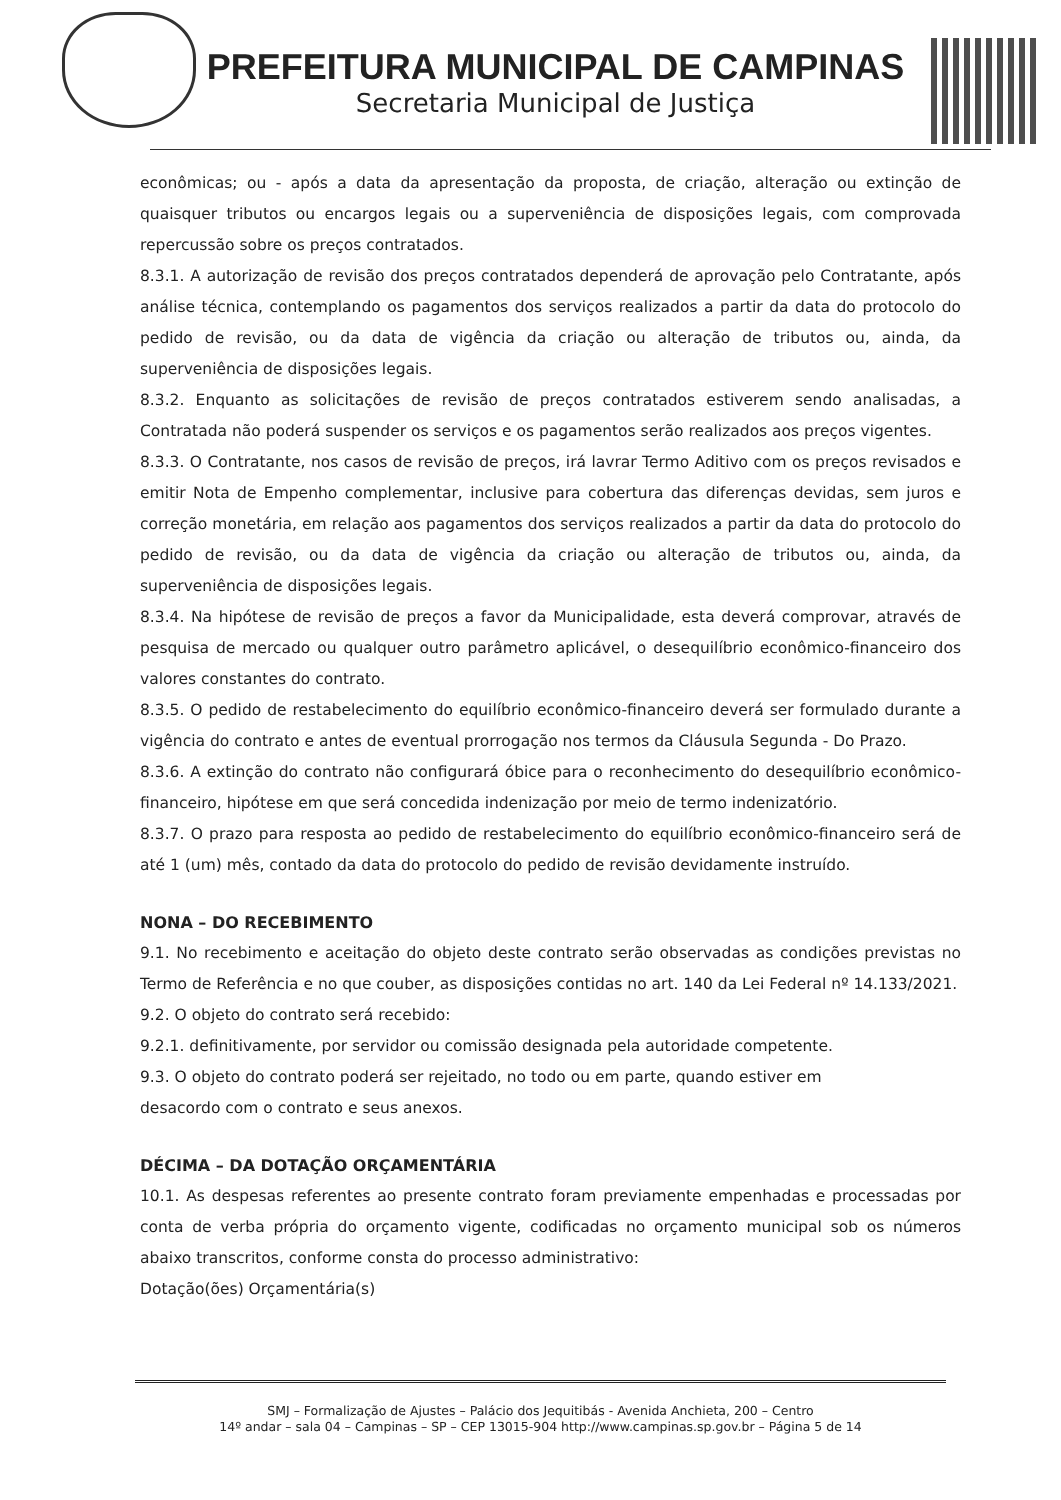PREFEITURA MUNICIPAL DE CAMPINAS
Secretaria Municipal de Justiça
econômicas; ou - após a data da apresentação da proposta, de criação, alteração ou extinção de quaisquer tributos ou encargos legais ou a superveniência de disposições legais, com comprovada repercussão sobre os preços contratados.
8.3.1. A autorização de revisão dos preços contratados dependerá de aprovação pelo Contratante, após análise técnica, contemplando os pagamentos dos serviços realizados a partir da data do protocolo do pedido de revisão, ou da data de vigência da criação ou alteração de tributos ou, ainda, da superveniência de disposições legais.
8.3.2. Enquanto as solicitações de revisão de preços contratados estiverem sendo analisadas, a Contratada não poderá suspender os serviços e os pagamentos serão realizados aos preços vigentes.
8.3.3. O Contratante, nos casos de revisão de preços, irá lavrar Termo Aditivo com os preços revisados e emitir Nota de Empenho complementar, inclusive para cobertura das diferenças devidas, sem juros e correção monetária, em relação aos pagamentos dos serviços realizados a partir da data do protocolo do pedido de revisão, ou da data de vigência da criação ou alteração de tributos ou, ainda, da superveniência de disposições legais.
8.3.4. Na hipótese de revisão de preços a favor da Municipalidade, esta deverá comprovar, através de pesquisa de mercado ou qualquer outro parâmetro aplicável, o desequilíbrio econômico-financeiro dos valores constantes do contrato.
8.3.5. O pedido de restabelecimento do equilíbrio econômico-financeiro deverá ser formulado durante a vigência do contrato e antes de eventual prorrogação nos termos da Cláusula Segunda - Do Prazo.
8.3.6. A extinção do contrato não configurará óbice para o reconhecimento do desequilíbrio econômico-financeiro, hipótese em que será concedida indenização por meio de termo indenizatório.
8.3.7. O prazo para resposta ao pedido de restabelecimento do equilíbrio econômico-financeiro será de até 1 (um) mês, contado da data do protocolo do pedido de revisão devidamente instruído.
NONA – DO RECEBIMENTO
9.1. No recebimento e aceitação do objeto deste contrato serão observadas as condições previstas no Termo de Referência e no que couber, as disposições contidas no art. 140 da Lei Federal nº 14.133/2021.
9.2. O objeto do contrato será recebido:
9.2.1. definitivamente, por servidor ou comissão designada pela autoridade competente.
9.3. O objeto do contrato poderá ser rejeitado, no todo ou em parte, quando estiver em
desacordo com o contrato e seus anexos.
DÉCIMA – DA DOTAÇÃO ORÇAMENTÁRIA
10.1. As despesas referentes ao presente contrato foram previamente empenhadas e processadas por conta de verba própria do orçamento vigente, codificadas no orçamento municipal sob os números abaixo transcritos, conforme consta do processo administrativo:
Dotação(ões) Orçamentária(s)
SMJ – Formalização de Ajustes – Palácio dos Jequitibás - Avenida Anchieta, 200 – Centro
14º andar – sala 04 – Campinas – SP – CEP 13015-904 http://www.campinas.sp.gov.br – Página 5 de 14